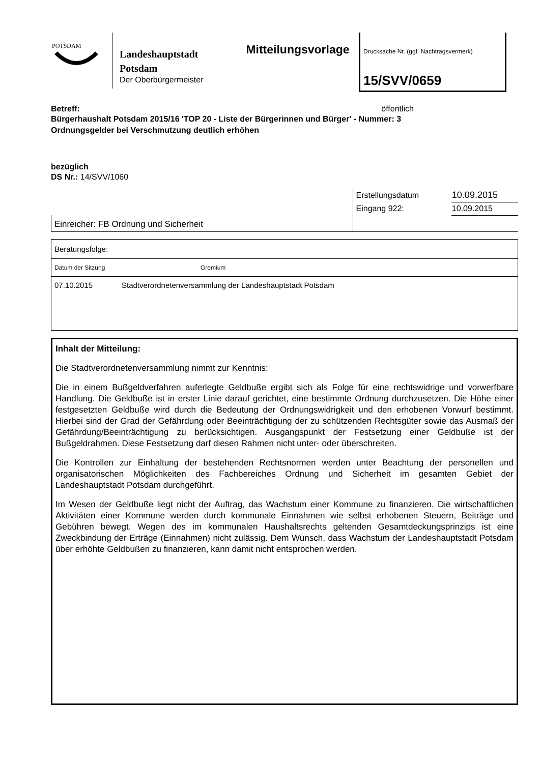POTSDAM
Landeshauptstadt
Potsdam
Der Oberbürgermeister
Mitteilungsvorlage
Drucksache Nr. (ggf. Nachtragsvermerk)
15/SVV/0659
Betreff: öffentlich
Bürgerhaushalt Potsdam 2015/16 'TOP 20 - Liste der Bürgerinnen und Bürger' - Nummer: 3
Ordnungsgelder bei Verschmutzung deutlich erhöhen
bezüglich
DS Nr.: 14/SVV/1060
| | Erstellungsdatum | 10.09.2015 |
| | Eingang 922: | 10.09.2015 |
| Einreicher: FB Ordnung und Sicherheit | | |
| Beratungsfolge: | |
| Datum der Sitzung | Gremium |
| 07.10.2015 | Stadtverordnetenversammlung der Landeshauptstadt Potsdam |
Inhalt der Mitteilung:
Die Stadtverordnetenversammlung nimmt zur Kenntnis:
Die in einem Bußgeldverfahren auferlegte Geldbuße ergibt sich als Folge für eine rechtswidrige und vorwerfbare Handlung. Die Geldbuße ist in erster Linie darauf gerichtet, eine bestimmte Ordnung durchzusetzen. Die Höhe einer festgesetzten Geldbuße wird durch die Bedeutung der Ordnungswidrigkeit und den erhobenen Vorwurf bestimmt. Hierbei sind der Grad der Gefährdung oder Beeinträchtigung der zu schützenden Rechtsgüter sowie das Ausmaß der Gefährdung/Beeinträchtigung zu berücksichtigen. Ausgangspunkt der Festsetzung einer Geldbuße ist der Bußgeldrahmen. Diese Festsetzung darf diesen Rahmen nicht unter- oder überschreiten.
Die Kontrollen zur Einhaltung der bestehenden Rechtsnormen werden unter Beachtung der personellen und organisatorischen Möglichkeiten des Fachbereiches Ordnung und Sicherheit im gesamten Gebiet der Landeshauptstadt Potsdam durchgeführt.
Im Wesen der Geldbuße liegt nicht der Auftrag, das Wachstum einer Kommune zu finanzieren. Die wirtschaftlichen Aktivitäten einer Kommune werden durch kommunale Einnahmen wie selbst erhobenen Steuern, Beiträge und Gebühren bewegt. Wegen des im kommunalen Haushaltsrechts geltenden Gesamtdeckungsprinzips ist eine Zweckbindung der Erträge (Einnahmen) nicht zulässig. Dem Wunsch, dass Wachstum der Landeshauptstadt Potsdam über erhöhte Geldbußen zu finanzieren, kann damit nicht entsprochen werden.